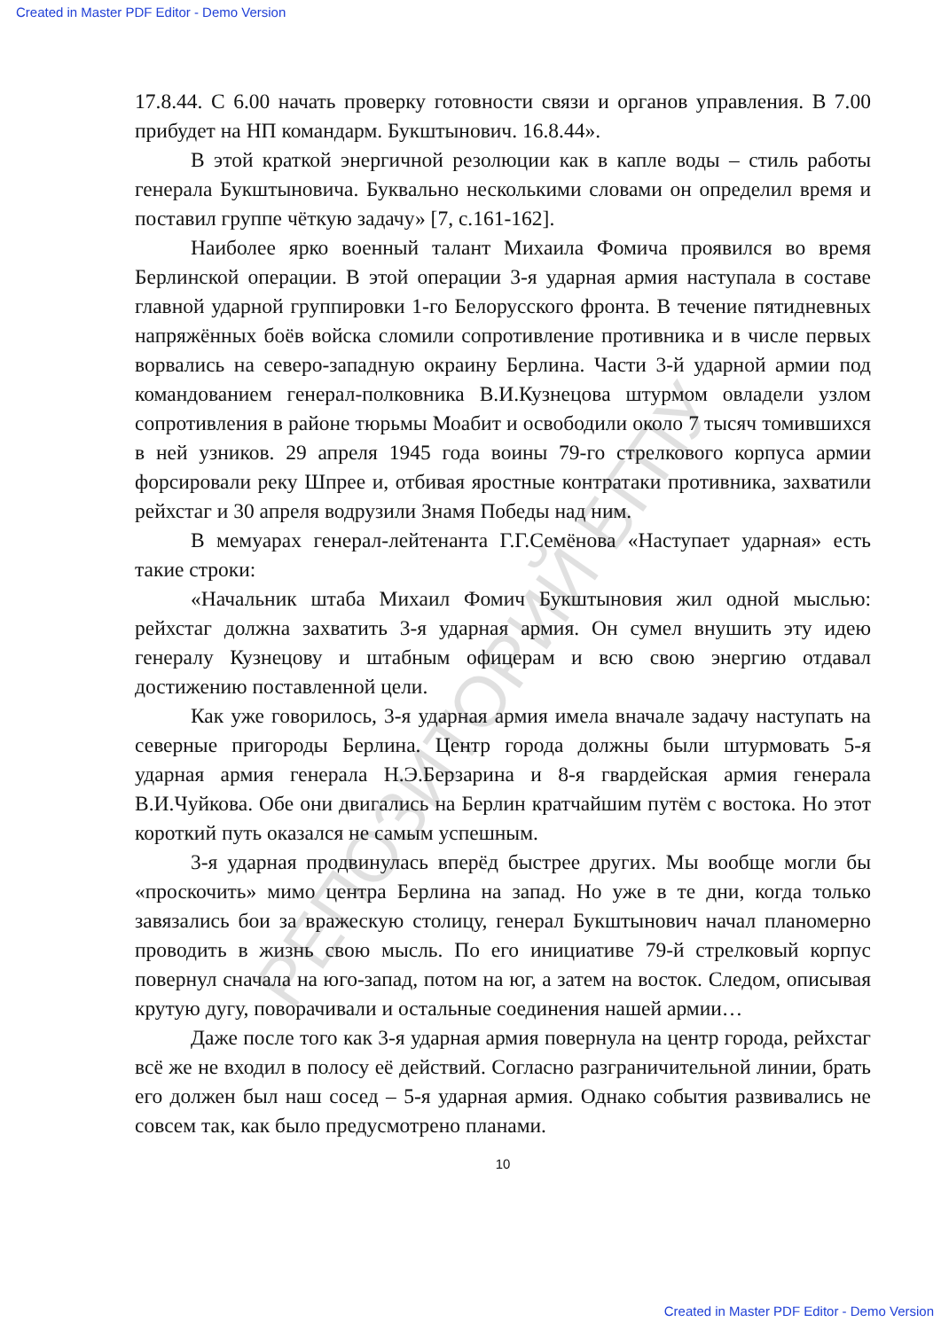Created in Master PDF Editor - Demo Version
РЕПОЗИТОРИЙ БГПУ
17.8.44. С 6.00 начать проверку готовности связи и органов управления. В 7.00 прибудет на НП командарм. Букштынович. 16.8.44».
В этой краткой энергичной резолюции как в капле воды – стиль работы генерала Букштыновича. Буквально несколькими словами он определил время и поставил группе чёткую задачу» [7, с.161-162].
Наиболее ярко военный талант Михаила Фомича проявился во время Берлинской операции. В этой операции 3-я ударная армия наступала в составе главной ударной группировки 1-го Белорусского фронта. В течение пятидневных напряжённых боёв войска сломили сопротивление противника и в числе первых ворвались на северо-западную окраину Берлина. Части 3-й ударной армии под командованием генерал-полковника В.И.Кузнецова штурмом овладели узлом сопротивления в районе тюрьмы Моабит и освободили около 7 тысяч томившихся в ней узников. 29 апреля 1945 года воины 79-го стрелкового корпуса армии форсировали реку Шпрее и, отбивая яростные контратаки противника, захватили рейхстаг и 30 апреля водрузили Знамя Победы над ним.
В мемуарах генерал-лейтенанта Г.Г.Семёнова «Наступает ударная» есть такие строки:
«Начальник штаба Михаил Фомич Букштыновия жил одной мыслью: рейхстаг должна захватить 3-я ударная армия. Он сумел внушить эту идею генералу Кузнецову и штабным офицерам и всю свою энергию отдавал достижению поставленной цели.
Как уже говорилось, 3-я ударная армия имела вначале задачу наступать на северные пригороды Берлина. Центр города должны были штурмовать 5-я ударная армия генерала Н.Э.Берзарина и 8-я гвардейская армия генерала В.И.Чуйкова. Обе они двигались на Берлин кратчайшим путём с востока. Но этот короткий путь оказался не самым успешным.
3-я ударная продвинулась вперёд быстрее других. Мы вообще могли бы «проскочить» мимо центра Берлина на запад. Но уже в те дни, когда только завязались бои за вражескую столицу, генерал Букштынович начал планомерно проводить в жизнь свою мысль. По его инициативе 79-й стрелковый корпус повернул сначала на юго-запад, потом на юг, а затем на восток. Следом, описывая крутую дугу, поворачивали и остальные соединения нашей армии…
Даже после того как 3-я ударная армия повернула на центр города, рейхстаг всё же не входил в полосу её действий. Согласно разграничительной линии, брать его должен был наш сосед – 5-я ударная армия. Однако события развивались не совсем так, как было предусмотрено планами.
10
Created in Master PDF Editor - Demo Version